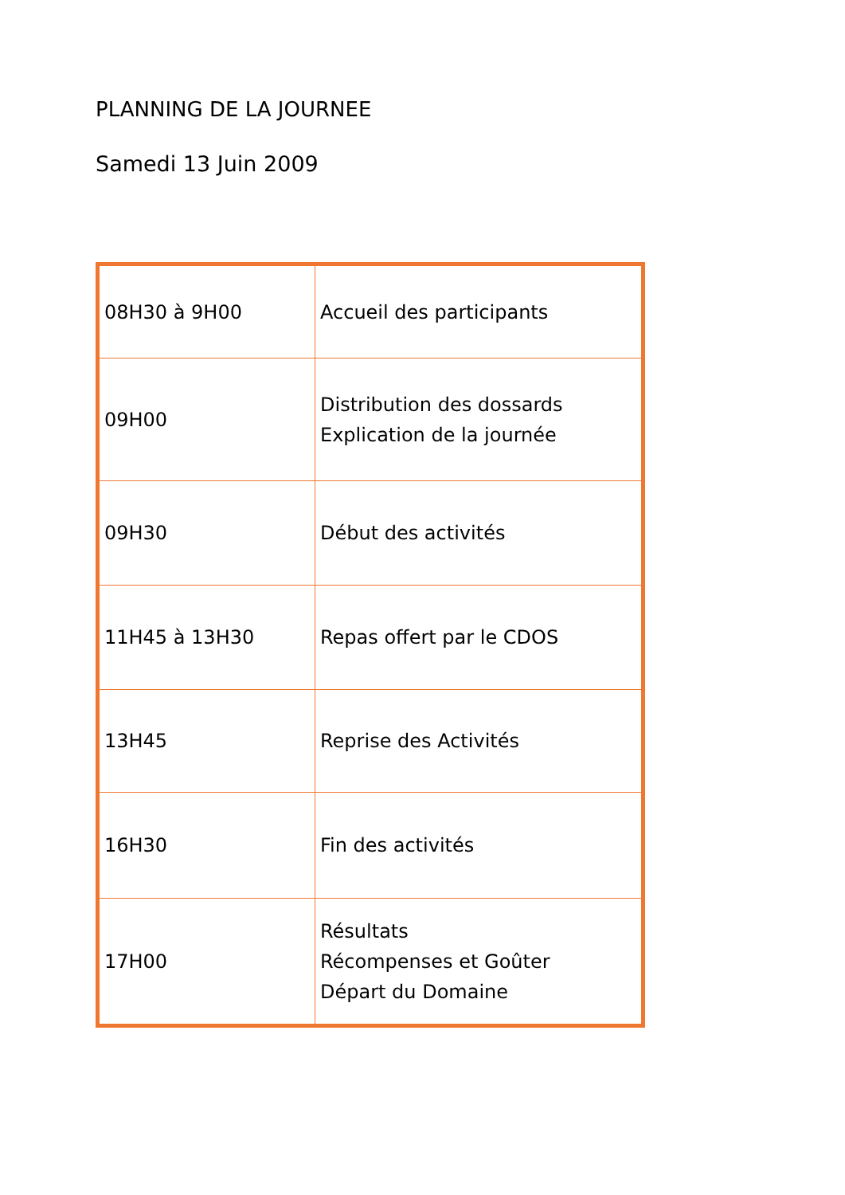PLANNING DE LA JOURNEE
Samedi 13 Juin 2009
| 08H30 à 9H00 | Accueil des participants |
| 09H00 | Distribution des dossards Explication de la journée |
| 09H30 | Début des activités |
| 11H45 à 13H30 | Repas offert par le CDOS |
| 13H45 | Reprise des Activités |
| 16H30 | Fin des activités |
| 17H00 | Résultats Récompenses et Goûter Départ du Domaine |